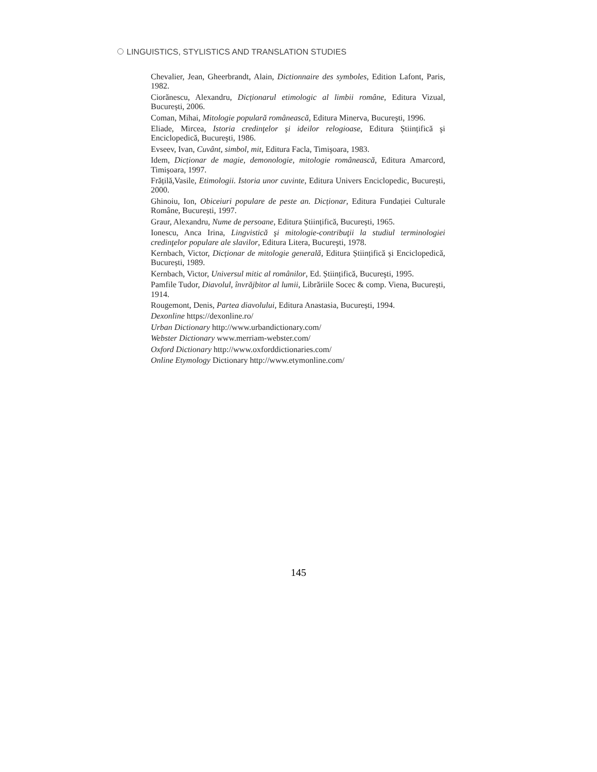LINGUISTICS, STYLISTICS AND TRANSLATION STUDIES
Chevalier, Jean, Gheerbrandt, Alain, Dictionnaire des symboles, Edition Lafont, Paris, 1982.
Ciorănescu, Alexandru, Dicționarul etimologic al limbii române, Editura Vizual, București, 2006.
Coman, Mihai, Mitologie populară românească, Editura Minerva, Bucureşti, 1996.
Eliade, Mircea, Istoria credinţelor şi ideilor relogioase, Editura Științifică şi Enciclopedică, Bucureşti, 1986.
Evseev, Ivan, Cuvânt, simbol, mit, Editura Facla, Timişoara, 1983.
Idem, Dicționar de magie, demonologie, mitologie românească, Editura Amarcord, Timişoara, 1997.
Frățilă,Vasile, Etimologii. Istoria unor cuvinte, Editura Univers Enciclopedic, București, 2000.
Ghinoiu, Ion, Obiceiuri populare de peste an. Dicționar, Editura Fundației Culturale Române, București, 1997.
Graur, Alexandru, Nume de persoane, Editura Științifică, București, 1965.
Ionescu, Anca Irina, Lingvistică şi mitologie-contribuţii la studiul terminologiei credinţelor populare ale slavilor, Editura Litera, Bucureşti, 1978.
Kernbach, Victor, Dicționar de mitologie generală, Editura Științifică și Enciclopedică, București, 1989.
Kernbach, Victor, Universul mitic al românilor, Ed. Științifică, Bucureşti, 1995.
Pamfile Tudor, Diavolul, învrăjbitor al lumii, Librăriile Socec & comp. Viena, București, 1914.
Rougemont, Denis, Partea diavolului, Editura Anastasia, București, 1994.
Dexonline https://dexonline.ro/
Urban Dictionary http://www.urbandictionary.com/
Webster Dictionary www.merriam-webster.com/
Oxford Dictionary http://www.oxforddictionaries.com/
Online Etymology Dictionary http://www.etymonline.com/
145